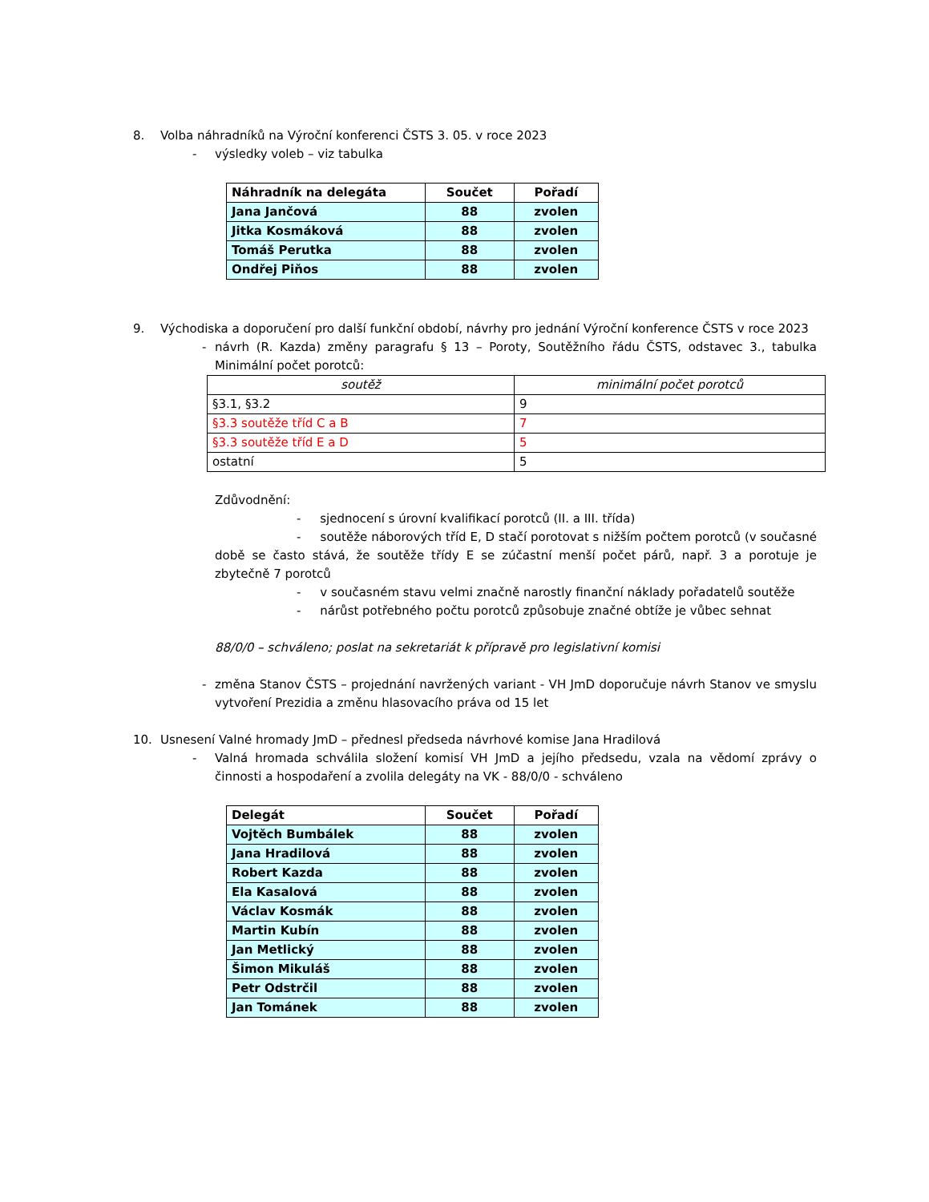8. Volba náhradníků na Výroční konferenci ČSTS 3. 05. v roce 2023
- výsledky voleb – viz tabulka
| Náhradník na delegáta | Součet | Pořadí |
| --- | --- | --- |
| Jana Jančová | 88 | zvolen |
| Jitka Kosmáková | 88 | zvolen |
| Tomáš Perutka | 88 | zvolen |
| Ondřej Piňos | 88 | zvolen |
9. Východiska a doporučení pro další funkční období, návrhy pro jednání Výroční konference ČSTS v roce 2023
- návrh (R. Kazda) změny paragrafu § 13 – Poroty, Soutěžního řádu ČSTS, odstavec 3., tabulka Minimální počet porotců:
| soutěž | minimální počet porotců |
| §3.1, §3.2 | 9 |
| §3.3 soutěže tříd C a B | 7 |
| §3.3 soutěže tříd E a D | 5 |
| ostatní | 5 |
Zdůvodnění:
- sjednocení s úrovní kvalifikací porotců (II. a III. třída)
- soutěže náborových tříd E, D stačí porotovat s nižším počtem porotců (v současné době se často stává, že soutěže třídy E se zúčastní menší počet párů, např. 3 a porotuje je zbytečně 7 porotců
- v současném stavu velmi značně narostly finanční náklady pořadatelů soutěže
- nárůst potřebného počtu porotců způsobuje značné obtíže je vůbec sehnat
88/0/0 – schváleno; poslat na sekretariát k přípravě pro legislativní komisi
- změna Stanov ČSTS – projednání navržených variant - VH JmD doporučuje návrh Stanov ve smyslu vytvoření Prezidia a změnu hlasovacího práva od 15 let
10. Usnesení Valné hromady JmD – přednesl předseda návrhové komise Jana Hradilová
- Valná hromada schválila složení komisí VH JmD a jejího předsedu, vzala na vědomí zprávy o činnosti a hospodaření a zvolila delegáty na VK - 88/0/0 - schváleno
| Delegát | Součet | Pořadí |
| --- | --- | --- |
| Vojtěch Bumbálek | 88 | zvolen |
| Jana Hradilová | 88 | zvolen |
| Robert Kazda | 88 | zvolen |
| Ela Kasalová | 88 | zvolen |
| Václav Kosmák | 88 | zvolen |
| Martin Kubín | 88 | zvolen |
| Jan Metlický | 88 | zvolen |
| Šimon Mikuláš | 88 | zvolen |
| Petr Odstrčil | 88 | zvolen |
| Jan Tománek | 88 | zvolen |